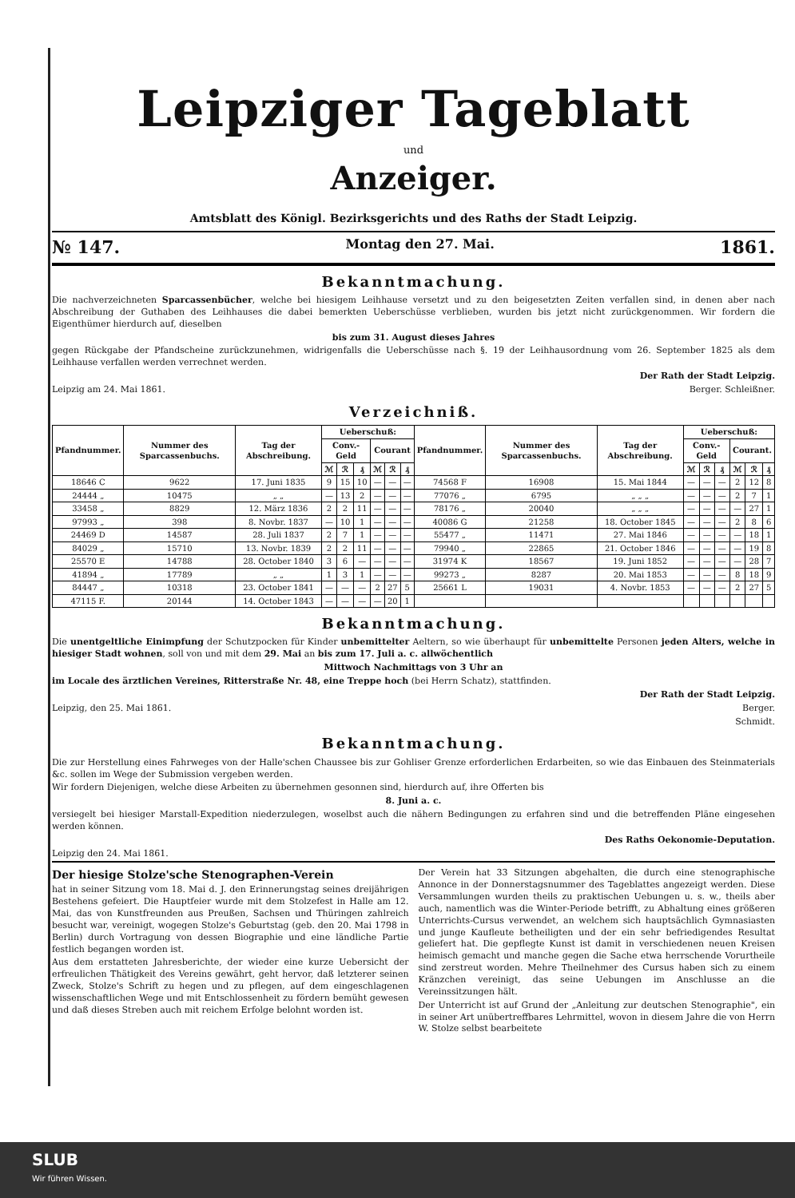Leipziger Tageblatt
und
Anzeiger.
Amtsblatt des Königl. Bezirksgerichts und des Raths der Stadt Leipzig.
№ 147. Montag den 27. Mai. 1861.
Bekanntmachung.
Die nachverzeichneten Sparcassenbücher, welche bei hiesigem Leihhause versetzt und zu den beigesetzten Zeiten verfallen sind, in denen aber nach Abschreibung der Guthaben des Leihhauses die dabei bemerkten Ueberschüsse verblieben, wurden bis jetzt nicht zurückgenommen. Wir fordern die Eigenthümer hierdurch auf, dieselben
bis zum 31. August dieses Jahres
gegen Rückgabe der Pfandscheine zurückzunehmen, widrigenfalls die Ueberschüsse nach §. 19 der Leihhausordnung vom 26. September 1825 als dem Leihhause verfallen werden verrechnet werden.
Der Rath der Stadt Leipzig.
Leipzig am 24. Mai 1861. Berger. Schleißner.
Verzeichniß.
| Pfandnummer. | Nummer des Sparcassenbuchs. | Tag der Abschreibung. | Ueberschuß: | | | | | | Pfandnummer. | Nummer des Sparcassenbuchs. | Tag der Abschreibung. | Ueberschuß: | | | | | |
| --- | --- | --- | --- | --- | --- | --- | --- | --- | --- | --- | --- | --- | --- | --- | --- | --- | --- |
| | | | Conv.-Geld | | | Courant | | | | | | Conv.-Geld | | | Courant. | | |
| | | | ℳ | ℛ | ₰ | ℳ | ℛ | ₰ | | | | ℳ | ℛ | ₰ | ℳ | ℛ | ₰ |
| 18646 C | 9622 | 17. Juni 1835 | 9 | 15 | 10 | — | — | — | 74568 F | 16908 | 15. Mai 1844 | — | — | — | 2 | 12 | 8 |
| 24444 „ | 10475 | „ „ | — | 13 | 2 | — | — | — | 77076 „ | 6795 | „ „ „ | — | — | — | 2 | 7 | 1 |
| 33458 „ | 8829 | 12. März 1836 | 2 | 2 | 11 | — | — | — | 78176 „ | 20040 | „ „ „ | — | — | — | — | 27 | 1 |
| 97993 „ | 398 | 8. Novbr. 1837 | — | 10 | 1 | — | — | — | 40086 G | 21258 | 18. October 1845 | — | — | — | 2 | 8 | 6 |
| 24469 D | 14587 | 28. Juli 1837 | 2 | 7 | 1 | — | — | — | 55477 „ | 11471 | 27. Mai 1846 | — | — | — | — | 18 | 1 |
| 84029 „ | 15710 | 13. Novbr. 1839 | 2 | 2 | 11 | — | — | — | 79940 „ | 22865 | 21. October 1846 | — | — | — | — | 19 | 8 |
| 25570 E | 14788 | 28. October 1840 | 3 | 6 | — | — | — | — | 31974 K | 18567 | 19. Juni 1852 | — | — | — | — | 28 | 7 |
| 41894 „ | 17789 | „ „ | 1 | 3 | 1 | — | — | — | 99273 „ | 8287 | 20. Mai 1853 | — | — | — | 8 | 18 | 9 |
| 84447 „ | 10318 | 23. October 1841 | — | — | — | 2 | 27 | 5 | 25661 L | 19031 | 4. Novbr. 1853 | — | — | — | 2 | 27 | 5 |
| 47115 F. | 20144 | 14. October 1843 | — | — | — | — | 20 | 1 | | | | | | | | | |
Bekanntmachung.
Die unentgeltliche Einimpfung der Schutzpocken für Kinder unbemittelter Aeltern, so wie überhaupt für unbemittelte Personen jeden Alters, welche in hiesiger Stadt wohnen, soll von und mit dem 29. Mai an bis zum 17. Juli a. c. allwöchentlich
Mittwoch Nachmittags von 3 Uhr an
im Locale des ärztlichen Vereines, Ritterstraße Nr. 48, eine Treppe hoch (bei Herrn Schatz), stattfinden.
Der Rath der Stadt Leipzig.
Leipzig, den 25. Mai 1861. Berger.
Schmidt.
Bekanntmachung.
Die zur Herstellung eines Fahrweges von der Halle'schen Chaussee bis zur Gohliser Grenze erforderlichen Erdarbeiten, so wie das Einbauen des Steinmaterials &c. sollen im Wege der Submission vergeben werden.
Wir fordern Diejenigen, welche diese Arbeiten zu übernehmen gesonnen sind, hierdurch auf, ihre Offerten bis
8. Juni a. c.
versiegelt bei hiesiger Marstall-Expedition niederzulegen, woselbst auch die nähern Bedingungen zu erfahren sind und die betreffenden Pläne eingesehen werden können.
Des Raths Oekonomie-Deputation.
Leipzig den 24. Mai 1861.
Der hiesige Stolze'sche Stenographen-Verein
hat in seiner Sitzung vom 18. Mai d. J. den Erinnerungstag seines dreijährigen Bestehens gefeiert. Die Hauptfeier wurde mit dem Stolzefest in Halle am 12. Mai, das von Kunstfreunden aus Preußen, Sachsen und Thüringen zahlreich besucht war, vereinigt, wogegen Stolze's Geburtstag (geb. den 20. Mai 1798 in Berlin) durch Vortragung von dessen Biographie und eine ländliche Partie festlich begangen worden ist.
Aus dem erstatteten Jahresberichte, der wieder eine kurze Uebersicht der erfreulichen Thätigkeit des Vereins gewährt, geht hervor, daß letzterer seinen Zweck, Stolze's Schrift zu hegen und zu pflegen, auf dem eingeschlagenen wissenschaftlichen Wege und mit Entschlossenheit zu fördern bemüht gewesen und daß dieses Streben auch mit reichem Erfolge belohnt worden ist.
Der Verein hat 33 Sitzungen abgehalten, die durch eine stenographische Annonce in der Donnerstagsnummer des Tageblattes angezeigt werden. Diese Versammlungen wurden theils zu praktischen Uebungen u. s. w., theils aber auch, namentlich was die Winter-Periode betrifft, zu Abhaltung eines größeren Unterrichts-Cursus verwendet, an welchem sich hauptsächlich Gymnasiasten und junge Kaufleute betheiligten und der ein sehr befriedigendes Resultat geliefert hat. Die gepflegte Kunst ist damit in verschiedenen neuen Kreisen heimisch gemacht und manche gegen die Sache etwa herrschende Vorurtheile sind zerstreut worden. Mehre Theilnehmer des Cursus haben sich zu einem Kränzchen vereinigt, das seine Uebungen im Anschlusse an die Vereinssitzungen hält.
Der Unterricht ist auf Grund der „Anleitung zur deutschen Stenographie", ein in seiner Art unübertreffbares Lehrmittel, wovon in diesem Jahre die von Herrn W. Stolze selbst bearbeitete
SLUB
Wir führen Wissen.